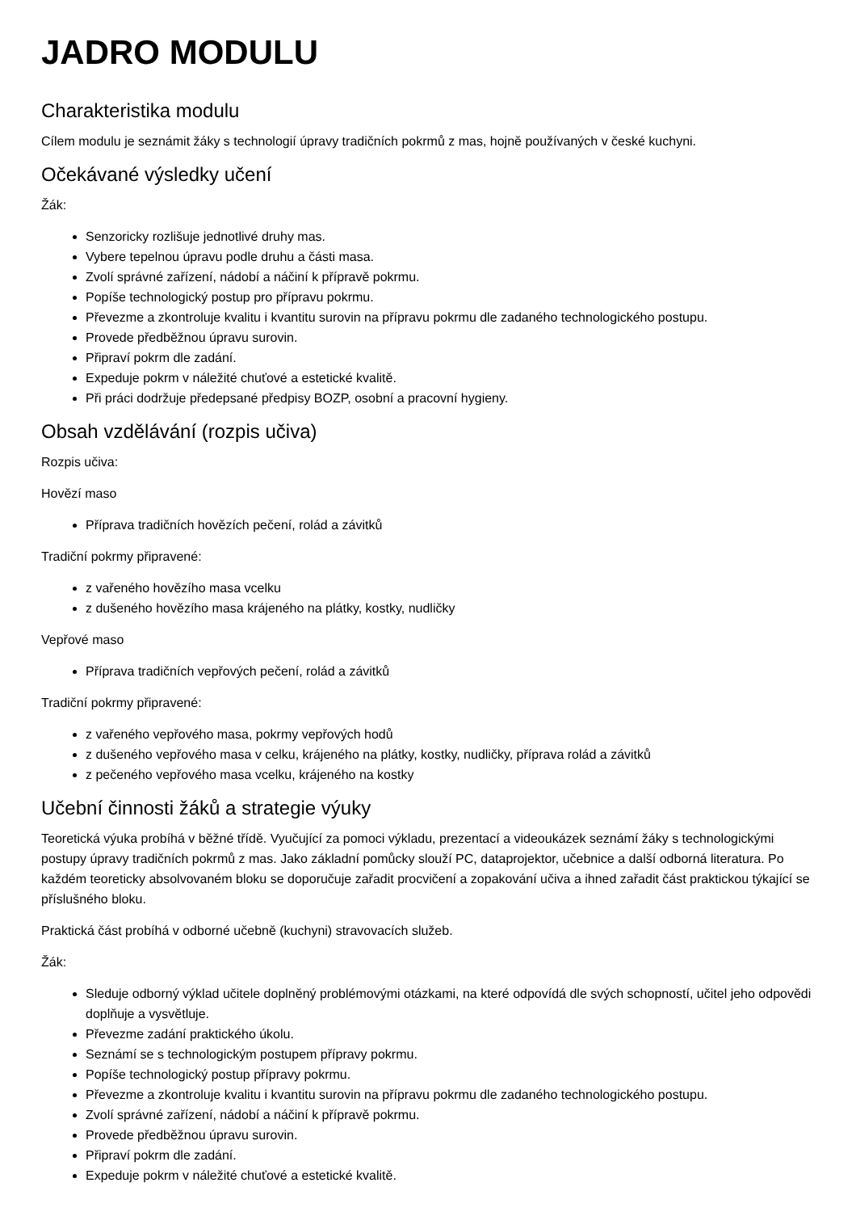JADRO MODULU
Charakteristika modulu
Cílem modulu je seznámit žáky s technologií úpravy tradičních pokrmů z mas, hojně používaných v české kuchyni.
Očekávané výsledky učení
Žák:
Senzoricky rozlišuje jednotlivé druhy mas.
Vybere tepelnou úpravu podle druhu a části masa.
Zvolí správné zařízení, nádobí a náčiní k přípravě pokrmu.
Popíše technologický postup pro přípravu pokrmu.
Převezme a zkontroluje kvalitu i kvantitu surovin na přípravu pokrmu dle zadaného technologického postupu.
Provede předběžnou úpravu surovin.
Připraví pokrm dle zadání.
Expeduje pokrm v náležité chuťové a estetické kvalitě.
Při práci dodržuje předepsané předpisy BOZP, osobní a pracovní hygieny.
Obsah vzdělávání (rozpis učiva)
Rozpis učiva:
Hovězí maso
Příprava tradičních hovězích pečení, rolád a závitků
Tradiční pokrmy připravené:
z vařeného hovězího masa vcelku
z dušeného hovězího masa krájeného na plátky, kostky, nudličky
Vepřové maso
Příprava tradičních vepřových pečení, rolád a závitků
Tradiční pokrmy připravené:
z vařeného vepřového masa, pokrmy vepřových hodů
z dušeného vepřového masa v celku, krájeného na plátky, kostky, nudličky, příprava rolád a závitků
z pečeného vepřového masa vcelku, krájeného na kostky
Učební činnosti žáků a strategie výuky
Teoretická výuka probíhá v běžné třídě. Vyučující za pomoci výkladu, prezentací a videoukázek seznámí žáky s technologickými postupy úpravy tradičních pokrmů z mas. Jako základní pomůcky slouží PC, dataprojektor, učebnice a další odborná literatura. Po každém teoreticky absolvovaném bloku se doporučuje zařadit procvičení a zopakování učiva a ihned zařadit část praktickou týkající se příslušného bloku.
Praktická část probíhá v odborné učebně (kuchyni) stravovacích služeb.
Žák:
Sleduje odborný výklad učitele doplněný problémovými otázkami, na které odpovídá dle svých schopností, učitel jeho odpovědi doplňuje a vysvětluje.
Převezme zadání praktického úkolu.
Seznámí se s technologickým postupem přípravy pokrmu.
Popíše technologický postup přípravy pokrmu.
Převezme a zkontroluje kvalitu i kvantitu surovin na přípravu pokrmu dle zadaného technologického postupu.
Zvolí správné zařízení, nádobí a náčiní k přípravě pokrmu.
Provede předběžnou úpravu surovin.
Připraví pokrm dle zadání.
Expeduje pokrm v náležité chuťové a estetické kvalitě.